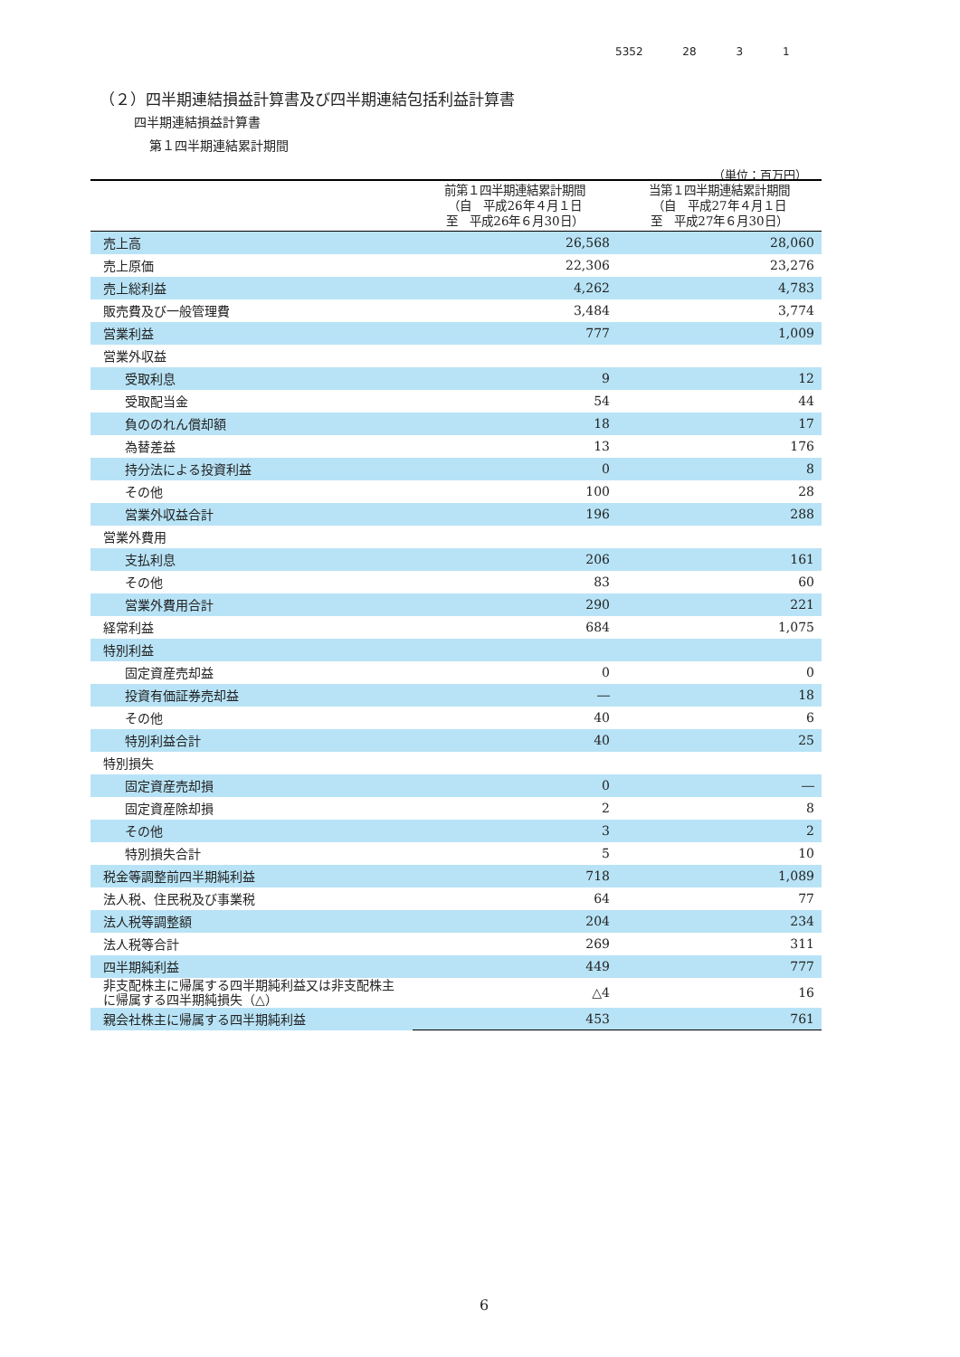5352 28 3 1
（２）四半期連結損益計算書及び四半期連結包括利益計算書
四半期連結損益計算書
第１四半期連結累計期間
（単位：百万円）
| | 前第１四半期連結累計期間 （自 平成26年４月１日 至 平成26年６月30日） | 当第１四半期連結累計期間 （自 平成27年４月１日 至 平成27年６月30日） |
| --- | --- | --- |
| 売上高 | 26,568 | 28,060 |
| 売上原価 | 22,306 | 23,276 |
| 売上総利益 | 4,262 | 4,783 |
| 販売費及び一般管理費 | 3,484 | 3,774 |
| 営業利益 | 777 | 1,009 |
| 営業外収益 | | |
| 受取利息 | 9 | 12 |
| 受取配当金 | 54 | 44 |
| 負ののれん償却額 | 18 | 17 |
| 為替差益 | 13 | 176 |
| 持分法による投資利益 | 0 | 8 |
| その他 | 100 | 28 |
| 営業外収益合計 | 196 | 288 |
| 営業外費用 | | |
| 支払利息 | 206 | 161 |
| その他 | 83 | 60 |
| 営業外費用合計 | 290 | 221 |
| 経常利益 | 684 | 1,075 |
| 特別利益 | | |
| 固定資産売却益 | 0 | 0 |
| 投資有価証券売却益 | ― | 18 |
| その他 | 40 | 6 |
| 特別利益合計 | 40 | 25 |
| 特別損失 | | |
| 固定資産売却損 | 0 | ― |
| 固定資産除却損 | 2 | 8 |
| その他 | 3 | 2 |
| 特別損失合計 | 5 | 10 |
| 税金等調整前四半期純利益 | 718 | 1,089 |
| 法人税、住民税及び事業税 | 64 | 77 |
| 法人税等調整額 | 204 | 234 |
| 法人税等合計 | 269 | 311 |
| 四半期純利益 | 449 | 777 |
| 非支配株主に帰属する四半期純利益又は非支配株主に帰属する四半期純損失（△） | △4 | 16 |
| 親会社株主に帰属する四半期純利益 | 453 | 761 |
6